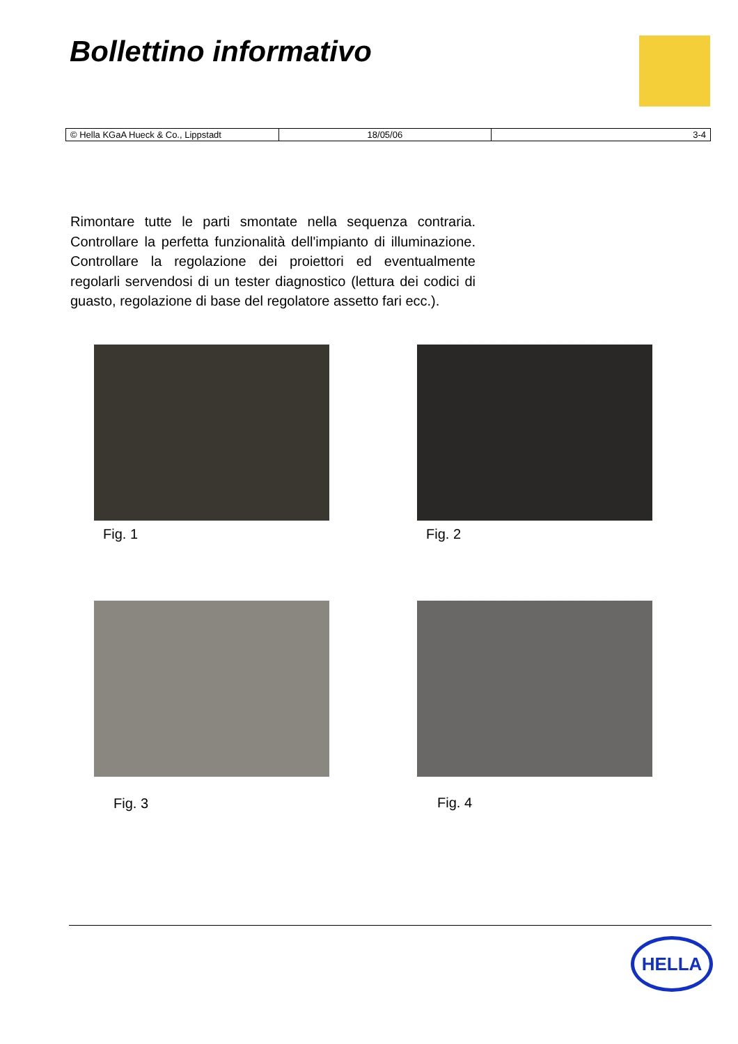Bollettino informativo
| © Hella KGaA Hueck & Co., Lippstadt | 18/05/06 | 3-4 |
Rimontare tutte le parti smontate nella sequenza contraria. Controllare la perfetta funzionalità dell'impianto di illuminazione. Controllare la regolazione dei proiettori ed eventualmente regolarli servendosi di un tester diagnostico (lettura dei codici di guasto, regolazione di base del regolatore assetto fari ecc.).
Fig. 1 Fig. 2
Fig. 3 Fig. 4
HELLA